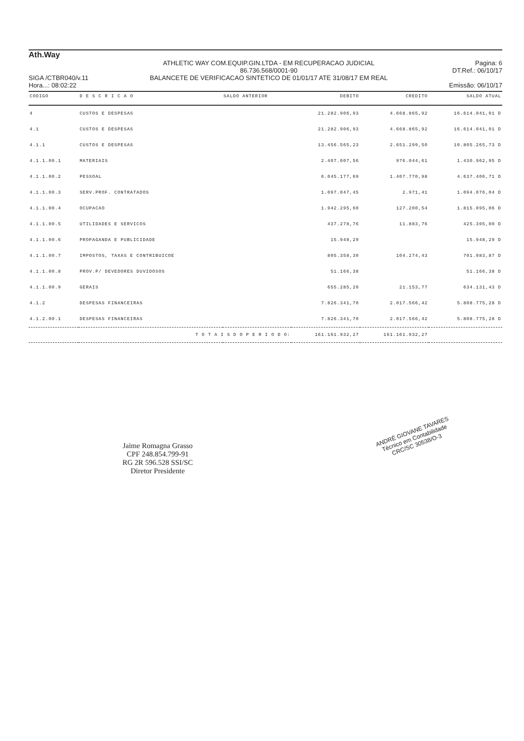Ath.Way
SIGA /CTBR040/v.11
Hora...: 08:02:22
ATHLETIC WAY COM.EQUIP.GIN.LTDA - EM RECUPERACAO JUDICIAL
86.736.568/0001-90
BALANCETE DE VERIFICACAO SINTETICO DE 01/01/17 ATE 31/08/17 EM REAL
Pagina: 6
DT.Ref.: 06/10/17
Emissão: 06/10/17
| CODIGO | D E S C R I C A O | SALDO ANTERIOR | DEBITO | CREDITO | SALDO ATUAL |
| --- | --- | --- | --- | --- | --- |
| 4 | CUSTOS E DESPESAS | | 21.282.906,93 | 4.668.865,92 | 16.614.041,01 D |
| 4.1 | CUSTOS E DESPESAS | | 21.282.906,93 | 4.668.865,92 | 16.614.041,01 D |
| 4.1.1 | CUSTOS E DESPESAS | | 13.456.565,23 | 2.651.299,50 | 10.805.265,73 D |
| 4.1.1.00.1 | MATERIAIS | | 2.407.007,56 | 976.044,61 | 1.430.962,95 D |
| 4.1.1.00.2 | PESSOAL | | 6.045.177,69 | 1.407.770,98 | 4.637.406,71 D |
| 4.1.1.00.3 | SERV.PROF. CONTRATADOS | | 1.097.047,45 | 2.971,41 | 1.094.076,04 D |
| 4.1.1.00.4 | OCUPACAO | | 1.942.295,60 | 127.200,54 | 1.815.095,06 D |
| 4.1.1.00.5 | UTILIDADES E SERVICOS | | 437.278,76 | 11.883,76 | 425.395,00 D |
| 4.1.1.00.6 | PROPAGANDA E PUBLICIDADE | | 15.948,29 | | 15.948,29 D |
| 4.1.1.00.7 | IMPOSTOS, TAXAS E CONTRIBUICOE | | 805.358,30 | 104.274,43 | 701.083,87 D |
| 4.1.1.00.8 | PROV.P/ DEVEDORES DUVIDOSOS | | 51.166,38 | | 51.166,38 D |
| 4.1.1.00.9 | GERAIS | | 655.285,20 | 21.153,77 | 634.131,43 D |
| 4.1.2 | DESPESAS FINANCEIRAS | | 7.826.341,70 | 2.017.566,42 | 5.808.775,28 D |
| 4.1.2.00.1 | DESPESAS FINANCEIRAS | | 7.826.341,70 | 2.017.566,42 | 5.808.775,28 D |
| | T O T A I S D O P E R I O D O: | | 161.161.932,27 | 161.161.932,27 | |
Jaime Romagna Grasso
CPF 248.854.799-91
RG 2R 596.528 SSI/SC
Diretor Presidente
ANDRÉ GIOVANE TAVARES
Técnico em Contabilidade
CRC/SC 30538/O-3